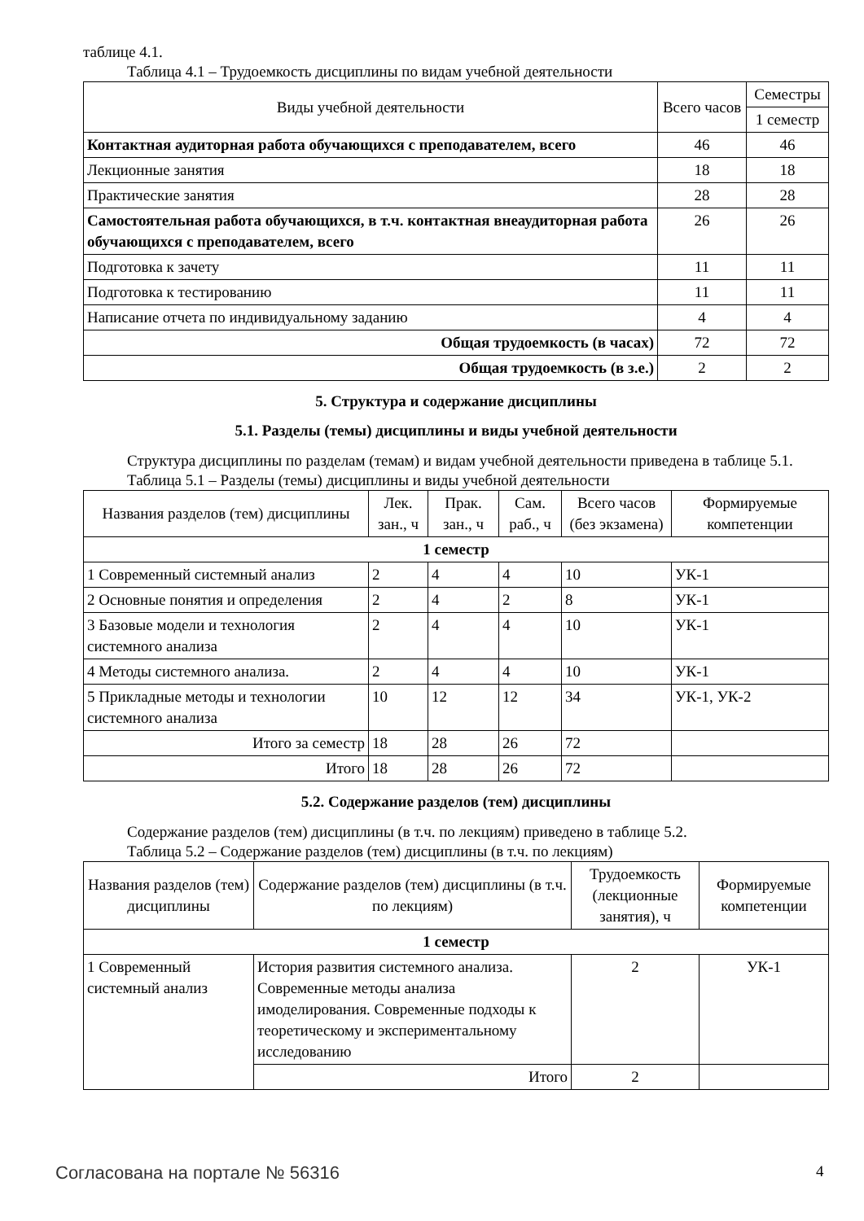таблице 4.1.
Таблица 4.1 – Трудоемкость дисциплины по видам учебной деятельности
| Виды учебной деятельности | Всего часов | Семестры |
| --- | --- | --- |
| | | 1 семестр |
| Контактная аудиторная работа обучающихся с преподавателем, всего | 46 | 46 |
| Лекционные занятия | 18 | 18 |
| Практические занятия | 28 | 28 |
| Самостоятельная работа обучающихся, в т.ч. контактная внеаудиторная работа обучающихся с преподавателем, всего | 26 | 26 |
| Подготовка к зачету | 11 | 11 |
| Подготовка к тестированию | 11 | 11 |
| Написание отчета по индивидуальному заданию | 4 | 4 |
| Общая трудоемкость (в часах) | 72 | 72 |
| Общая трудоемкость (в з.е.) | 2 | 2 |
5. Структура и содержание дисциплины
5.1. Разделы (темы) дисциплины и виды учебной деятельности
Структура дисциплины по разделам (темам) и видам учебной деятельности приведена в таблице 5.1.
Таблица 5.1 – Разделы (темы) дисциплины и виды учебной деятельности
| Названия разделов (тем) дисциплины | Лек. зан., ч | Прак. зан., ч | Сам. раб., ч | Всего часов (без экзамена) | Формируемые компетенции |
| --- | --- | --- | --- | --- | --- |
| 1 семестр | | | | | |
| 1 Современный системный анализ | 2 | 4 | 4 | 10 | УК-1 |
| 2 Основные понятия и определения | 2 | 4 | 2 | 8 | УК-1 |
| 3 Базовые модели и технология системного анализа | 2 | 4 | 4 | 10 | УК-1 |
| 4 Методы системного анализа. | 2 | 4 | 4 | 10 | УК-1 |
| 5 Прикладные методы и технологии системного анализа | 10 | 12 | 12 | 34 | УК-1, УК-2 |
| Итого за семестр | 18 | 28 | 26 | 72 | |
| Итого | 18 | 28 | 26 | 72 | |
5.2. Содержание разделов (тем) дисциплины
Содержание разделов (тем) дисциплины (в т.ч. по лекциям) приведено в таблице 5.2.
Таблица 5.2 – Содержание разделов (тем) дисциплины (в т.ч. по лекциям)
| Названия разделов (тем) дисциплины | Содержание разделов (тем) дисциплины (в т.ч. по лекциям) | Трудоемкость (лекционные занятия), ч | Формируемые компетенции |
| --- | --- | --- | --- |
| 1 семестр | | | |
| 1 Современный системный анализ | История развития системного анализа. Современные методы анализа имоделирования. Современные подходы к теоретическому и экспериментальному исследованию | 2 | УК-1 |
| | Итого | 2 | |
Согласована на портале № 56316 4